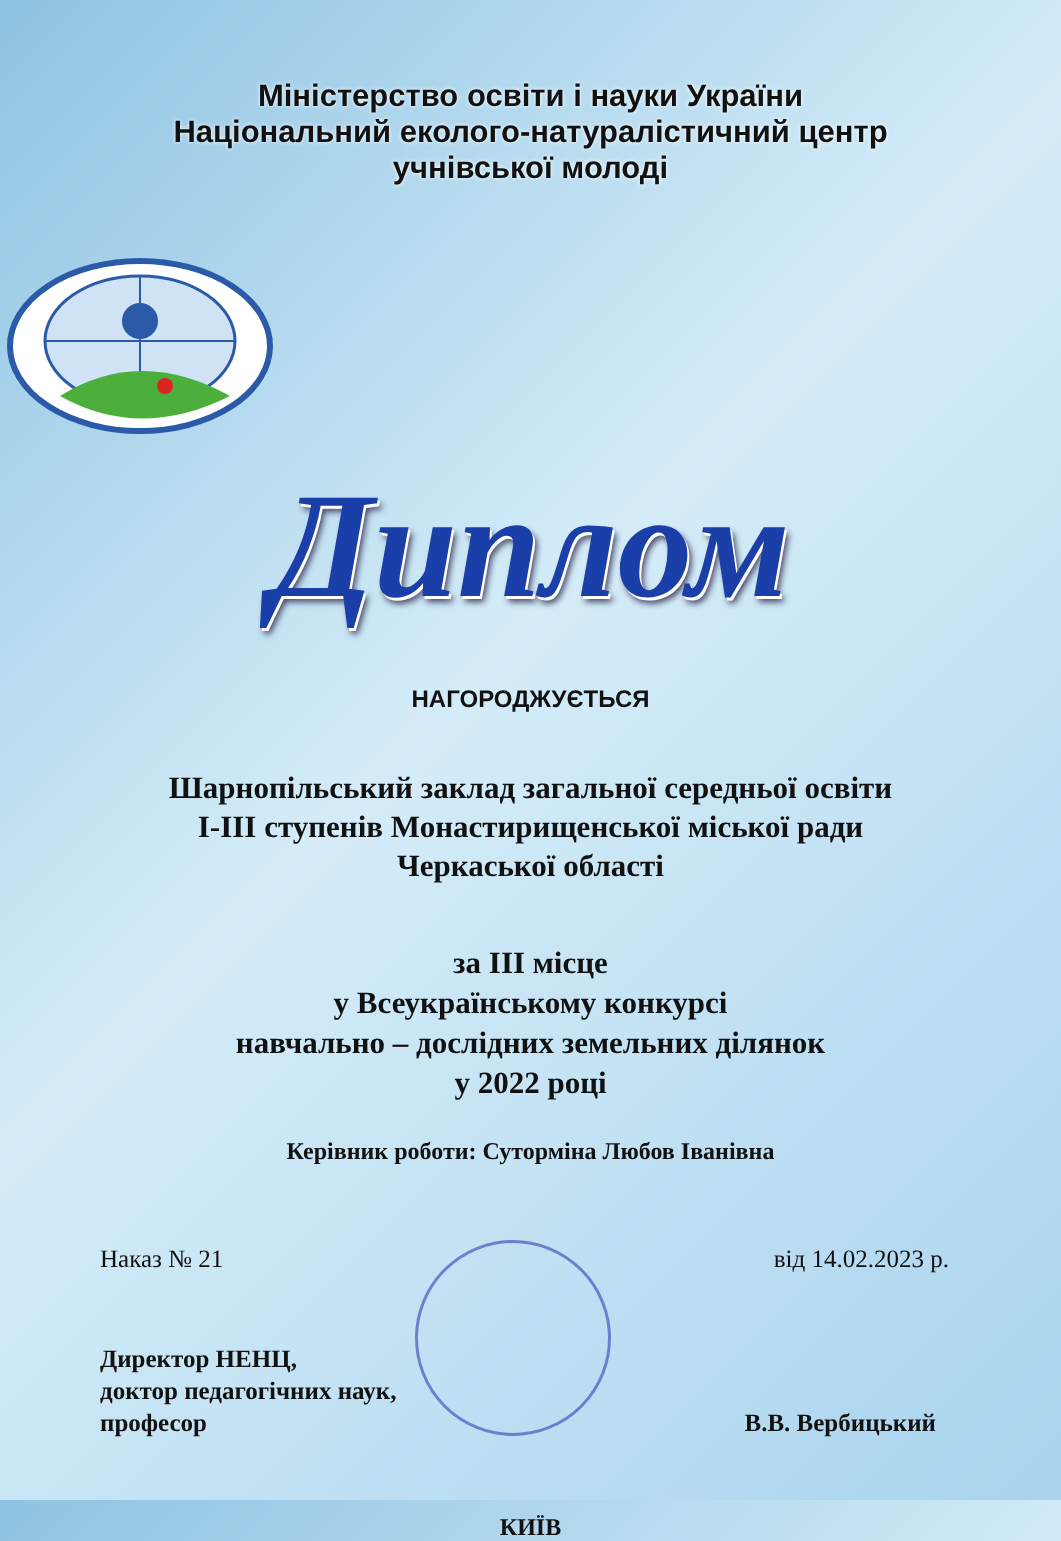Міністерство освіти і науки України
Національний еколого-натуралістичний центр
учнівської молоді
Диплом
НАГОРОДЖУЄТЬСЯ
Шарнопільський заклад загальної середньої освіти
І-ІІІ ступенів Монастирищенської міської ради
Черкаської області
за ІІІ місце
у Всеукраїнському конкурсі
навчально – дослідних земельних ділянок
у 2022 році
Керівник роботи: Суторміна Любов Іванівна
Наказ № 21 від 14.02.2023 р.
Директор НЕНЦ,
доктор педагогічних наук,
професор
В.В. Вербицький
КИЇВ